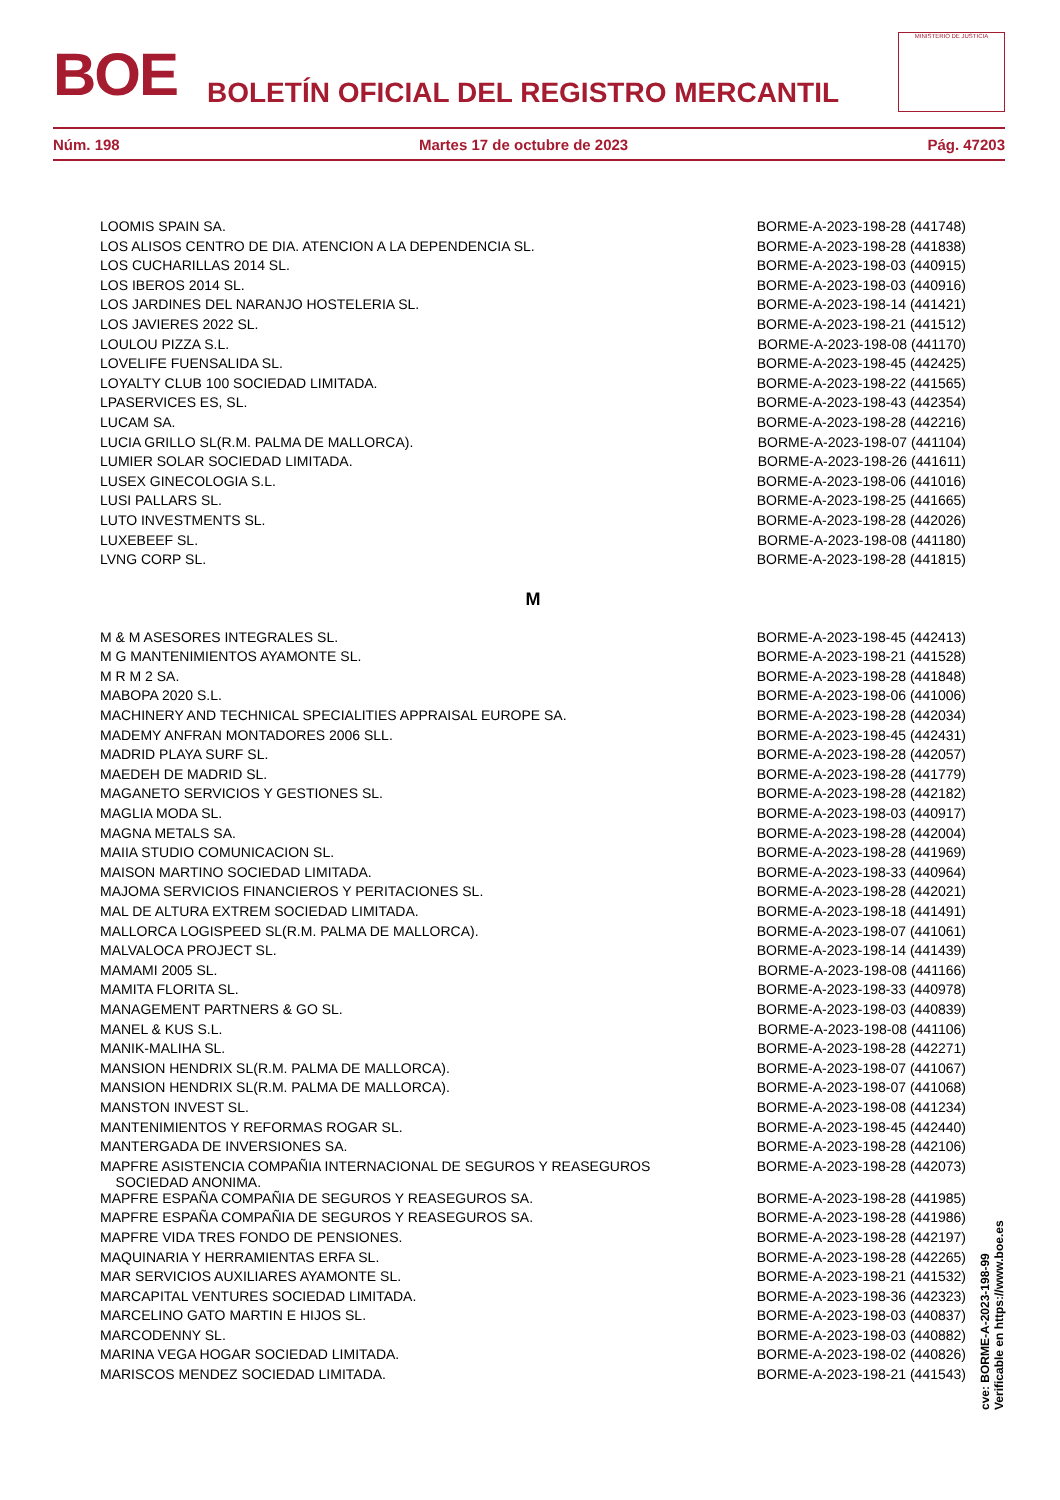BOE BOLETÍN OFICIAL DEL REGISTRO MERCANTIL
MINISTERIO DE JUSTICIA
Núm. 198 Martes 17 de octubre de 2023 Pág. 47203
| LOOMIS SPAIN SA. | BORME-A-2023-198-28 (441748) |
| LOS ALISOS CENTRO DE DIA. ATENCION A LA DEPENDENCIA SL. | BORME-A-2023-198-28 (441838) |
| LOS CUCHARILLAS 2014 SL. | BORME-A-2023-198-03 (440915) |
| LOS IBEROS 2014 SL. | BORME-A-2023-198-03 (440916) |
| LOS JARDINES DEL NARANJO HOSTELERIA SL. | BORME-A-2023-198-14 (441421) |
| LOS JAVIERES 2022 SL. | BORME-A-2023-198-21 (441512) |
| LOULOU PIZZA S.L. | BORME-A-2023-198-08 (441170) |
| LOVELIFE FUENSALIDA SL. | BORME-A-2023-198-45 (442425) |
| LOYALTY CLUB 100 SOCIEDAD LIMITADA. | BORME-A-2023-198-22 (441565) |
| LPASERVICES ES, SL. | BORME-A-2023-198-43 (442354) |
| LUCAM SA. | BORME-A-2023-198-28 (442216) |
| LUCIA GRILLO SL(R.M. PALMA DE MALLORCA). | BORME-A-2023-198-07 (441104) |
| LUMIER SOLAR SOCIEDAD LIMITADA. | BORME-A-2023-198-26 (441611) |
| LUSEX GINECOLOGIA S.L. | BORME-A-2023-198-06 (441016) |
| LUSI PALLARS SL. | BORME-A-2023-198-25 (441665) |
| LUTO INVESTMENTS SL. | BORME-A-2023-198-28 (442026) |
| LUXEBEEF SL. | BORME-A-2023-198-08 (441180) |
| LVNG CORP SL. | BORME-A-2023-198-28 (441815) |
| M | |
| M & M ASESORES INTEGRALES SL. | BORME-A-2023-198-45 (442413) |
| M G MANTENIMIENTOS AYAMONTE SL. | BORME-A-2023-198-21 (441528) |
| M R M 2 SA. | BORME-A-2023-198-28 (441848) |
| MABOPA 2020 S.L. | BORME-A-2023-198-06 (441006) |
| MACHINERY AND TECHNICAL SPECIALITIES APPRAISAL EUROPE SA. | BORME-A-2023-198-28 (442034) |
| MADEMY ANFRAN MONTADORES 2006 SLL. | BORME-A-2023-198-45 (442431) |
| MADRID PLAYA SURF SL. | BORME-A-2023-198-28 (442057) |
| MAEDEH DE MADRID SL. | BORME-A-2023-198-28 (441779) |
| MAGANETO SERVICIOS Y GESTIONES SL. | BORME-A-2023-198-28 (442182) |
| MAGLIA MODA SL. | BORME-A-2023-198-03 (440917) |
| MAGNA METALS SA. | BORME-A-2023-198-28 (442004) |
| MAIIA STUDIO COMUNICACION SL. | BORME-A-2023-198-28 (441969) |
| MAISON MARTINO SOCIEDAD LIMITADA. | BORME-A-2023-198-33 (440964) |
| MAJOMA SERVICIOS FINANCIEROS Y PERITACIONES SL. | BORME-A-2023-198-28 (442021) |
| MAL DE ALTURA EXTREM SOCIEDAD LIMITADA. | BORME-A-2023-198-18 (441491) |
| MALLORCA LOGISPEED SL(R.M. PALMA DE MALLORCA). | BORME-A-2023-198-07 (441061) |
| MALVALOCA PROJECT SL. | BORME-A-2023-198-14 (441439) |
| MAMAMI 2005 SL. | BORME-A-2023-198-08 (441166) |
| MAMITA FLORITA SL. | BORME-A-2023-198-33 (440978) |
| MANAGEMENT PARTNERS & GO SL. | BORME-A-2023-198-03 (440839) |
| MANEL & KUS S.L. | BORME-A-2023-198-08 (441106) |
| MANIK-MALIHA SL. | BORME-A-2023-198-28 (442271) |
| MANSION HENDRIX SL(R.M. PALMA DE MALLORCA). | BORME-A-2023-198-07 (441067) |
| MANSION HENDRIX SL(R.M. PALMA DE MALLORCA). | BORME-A-2023-198-07 (441068) |
| MANSTON INVEST SL. | BORME-A-2023-198-08 (441234) |
| MANTENIMIENTOS Y REFORMAS ROGAR SL. | BORME-A-2023-198-45 (442440) |
| MANTERGADA DE INVERSIONES SA. | BORME-A-2023-198-28 (442106) |
| MAPFRE ASISTENCIA COMPAÑIA INTERNACIONAL DE SEGUROS Y REASEGUROS SOCIEDAD ANONIMA. | BORME-A-2023-198-28 (442073) |
| MAPFRE ESPAÑA COMPAÑIA DE SEGUROS Y REASEGUROS SA. | BORME-A-2023-198-28 (441985) |
| MAPFRE ESPAÑA COMPAÑIA DE SEGUROS Y REASEGUROS SA. | BORME-A-2023-198-28 (441986) |
| MAPFRE VIDA TRES FONDO DE PENSIONES. | BORME-A-2023-198-28 (442197) |
| MAQUINARIA Y HERRAMIENTAS ERFA SL. | BORME-A-2023-198-28 (442265) |
| MAR SERVICIOS AUXILIARES AYAMONTE SL. | BORME-A-2023-198-21 (441532) |
| MARCAPITAL VENTURES SOCIEDAD LIMITADA. | BORME-A-2023-198-36 (442323) |
| MARCELINO GATO MARTIN E HIJOS SL. | BORME-A-2023-198-03 (440837) |
| MARCODENNY SL. | BORME-A-2023-198-03 (440882) |
| MARINA VEGA HOGAR SOCIEDAD LIMITADA. | BORME-A-2023-198-02 (440826) |
| MARISCOS MENDEZ SOCIEDAD LIMITADA. | BORME-A-2023-198-21 (441543) |
cve: BORME-A-2023-198-99
Verificable en https://www.boe.es